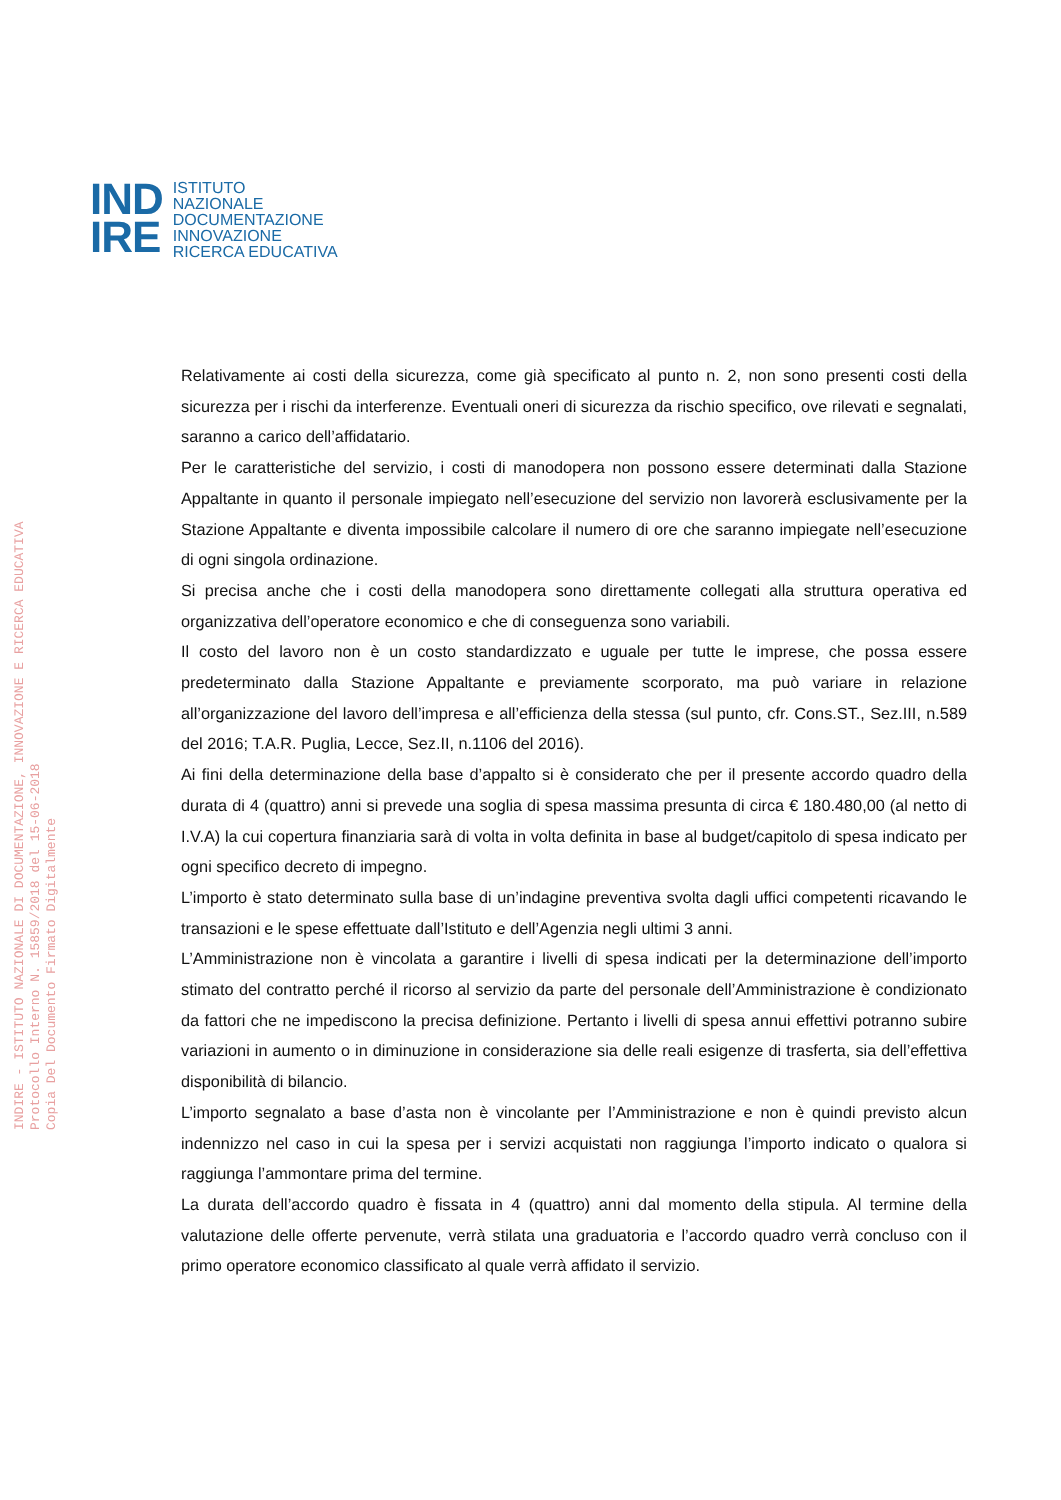IND
IRE
ISTITUTO
NAZIONALE
DOCUMENTAZIONE
INNOVAZIONE
RICERCA EDUCATIVA
INDIRE - ISTITUTO NAZIONALE DI DOCUMENTAZIONE, INNOVAZIONE E RICERCA EDUCATIVA
Protocollo Interno N. 15859/2018 del 15-06-2018
Copia Del Documento Firmato Digitalmente
Relativamente ai costi della sicurezza, come già specificato al punto n. 2, non sono presenti costi della sicurezza per i rischi da interferenze. Eventuali oneri di sicurezza da rischio specifico, ove rilevati e segnalati, saranno a carico dell’affidatario.
Per le caratteristiche del servizio, i costi di manodopera non possono essere determinati dalla Stazione Appaltante in quanto il personale impiegato nell’esecuzione del servizio non lavorerà esclusivamente per la Stazione Appaltante e diventa impossibile calcolare il numero di ore che saranno impiegate nell’esecuzione di ogni singola ordinazione.
Si precisa anche che i costi della manodopera sono direttamente collegati alla struttura operativa ed organizzativa dell’operatore economico e che di conseguenza sono variabili.
Il costo del lavoro non è un costo standardizzato e uguale per tutte le imprese, che possa essere predeterminato dalla Stazione Appaltante e previamente scorporato, ma può variare in relazione all’organizzazione del lavoro dell’impresa e all’efficienza della stessa (sul punto, cfr. Cons.ST., Sez.III, n.589 del 2016; T.A.R. Puglia, Lecce, Sez.II, n.1106 del 2016).
Ai fini della determinazione della base d’appalto si è considerato che per il presente accordo quadro della durata di 4 (quattro) anni si prevede una soglia di spesa massima presunta di circa € 180.480,00 (al netto di I.V.A) la cui copertura finanziaria sarà di volta in volta definita in base al budget/capitolo di spesa indicato per ogni specifico decreto di impegno.
L’importo è stato determinato sulla base di un’indagine preventiva svolta dagli uffici competenti ricavando le transazioni e le spese effettuate dall’Istituto e dell’Agenzia negli ultimi 3 anni.
L’Amministrazione non è vincolata a garantire i livelli di spesa indicati per la determinazione dell’importo stimato del contratto perché il ricorso al servizio da parte del personale dell’Amministrazione è condizionato da fattori che ne impediscono la precisa definizione. Pertanto i livelli di spesa annui effettivi potranno subire variazioni in aumento o in diminuzione in considerazione sia delle reali esigenze di trasferta, sia dell’effettiva disponibilità di bilancio.
L’importo segnalato a base d’asta non è vincolante per l’Amministrazione e non è quindi previsto alcun indennizzo nel caso in cui la spesa per i servizi acquistati non raggiunga l’importo indicato o qualora si raggiunga l’ammontare prima del termine.
La durata dell’accordo quadro è fissata in 4 (quattro) anni dal momento della stipula. Al termine della valutazione delle offerte pervenute, verrà stilata una graduatoria e l’accordo quadro verrà concluso con il primo operatore economico classificato al quale verrà affidato il servizio.